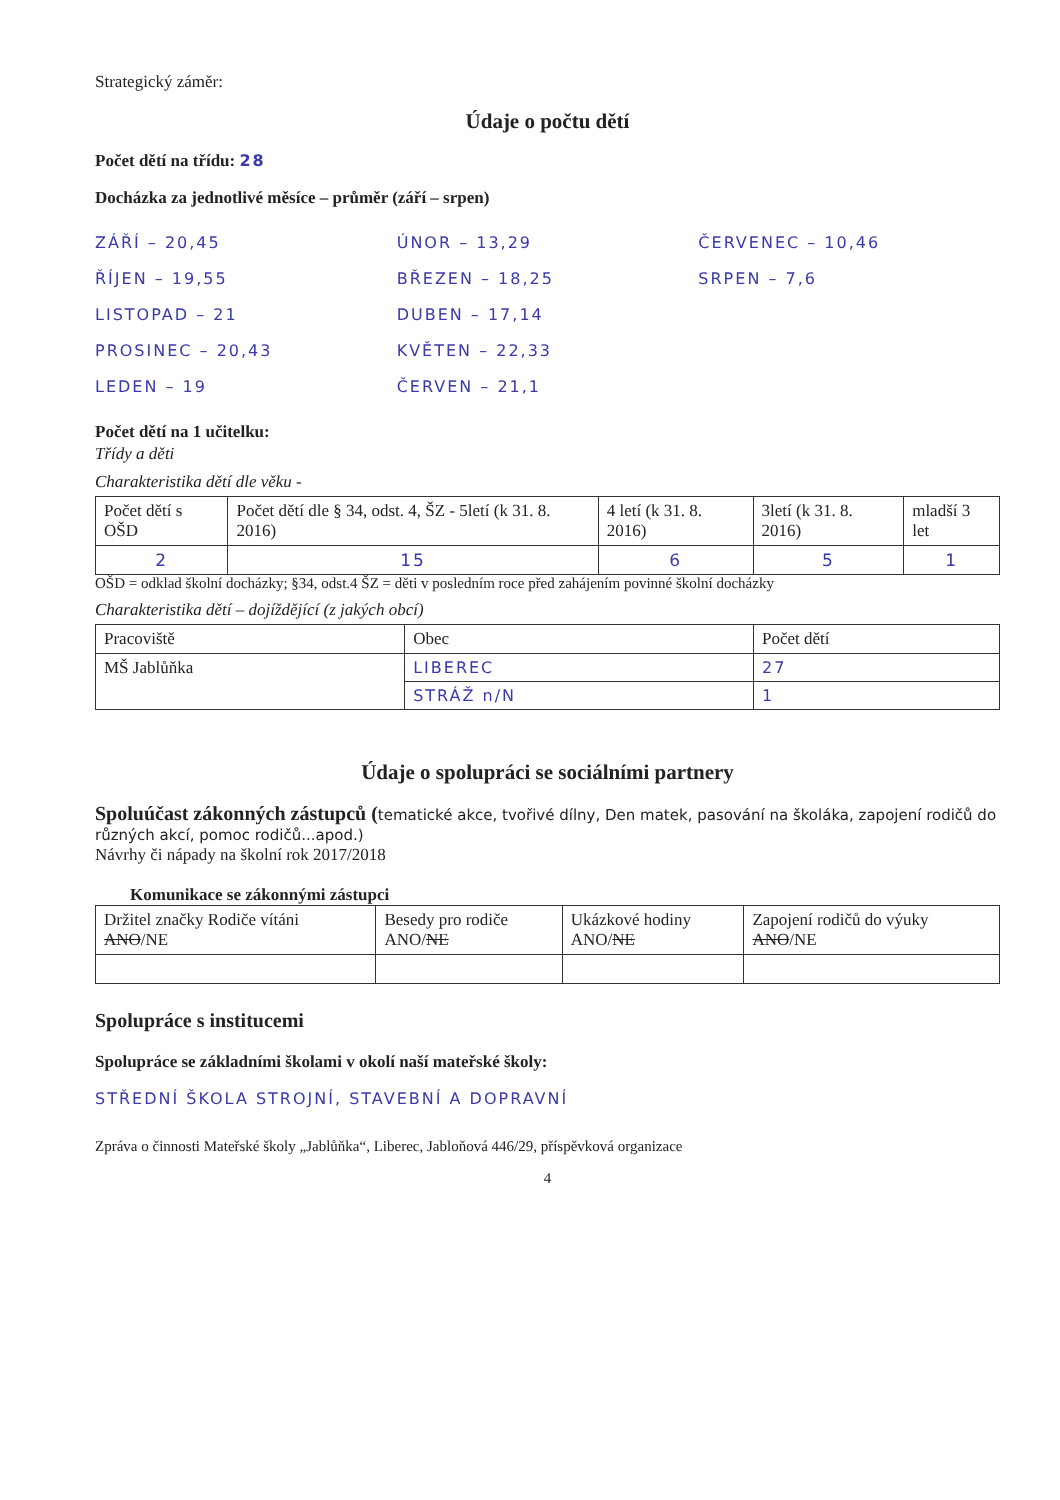Strategický záměr:
Údaje o počtu dětí
Počet dětí na třídu: 28
Docházka za jednotlivé měsíce – průměr (září – srpen)
ZÁŘÍ – 20,45
ŘÍJEN – 19,55
LISTOPAD – 21
PROSINEC – 20,43
LEDEN – 19
ÚNOR – 13,29
BŘEZEN – 18,25
DUBEN – 17,14
KVĚTEN – 22,33
ČERVEN – 21,1
ČERVENEC – 10,46
SRPEN – 7,6
Počet dětí na 1 učitelku:
Třídy a děti
Charakteristika dětí dle věku -
| Počet dětí s OŠD | Počet dětí dle § 34, odst. 4, ŠZ - 5letí (k 31. 8. 2016) | 4 letí (k 31. 8. 2016) | 3letí (k 31. 8. 2016) | mladší 3 let |
| --- | --- | --- | --- | --- |
| 2 | 15 | 6 | 5 | 1 |
OŠD = odklad školní docházky; §34, odst.4 ŠZ = děti v posledním roce před zahájením povinné školní docházky
Charakteristika dětí – dojíždějící (z jakých obcí)
| Pracoviště | Obec | Počet dětí |
| --- | --- | --- |
| MŠ Jablůňka | LIBEREC | 27 |
| | STRÁŽ n/N | 1 |
Údaje o spolupráci se sociálními partnery
Spoluúčast zákonných zástupců (tematické akce, tvořivé dílny, Den matek, pasování na školáka, zapojení rodičů do různých akcí, pomoc rodičů...apod.)
Návrhy či nápady na školní rok 2017/2018
Komunikace se zákonnými zástupci
| Držitel značky Rodiče vítáni ANO /NE | Besedy pro rodiče ANO/ NE | Ukázkové hodiny ANO/ NE | Zapojení rodičů do výuky ANO /NE |
Spolupráce s institucemi
Spolupráce se základními školami v okolí naší mateřské školy:
STŘEDNÍ ŠKOLA STROJNÍ, STAVEBNÍ A DOPRAVNÍ
Zpráva o činnosti Mateřské školy „Jablůňka“, Liberec, Jabloňová 446/29, příspěvková organizace
4